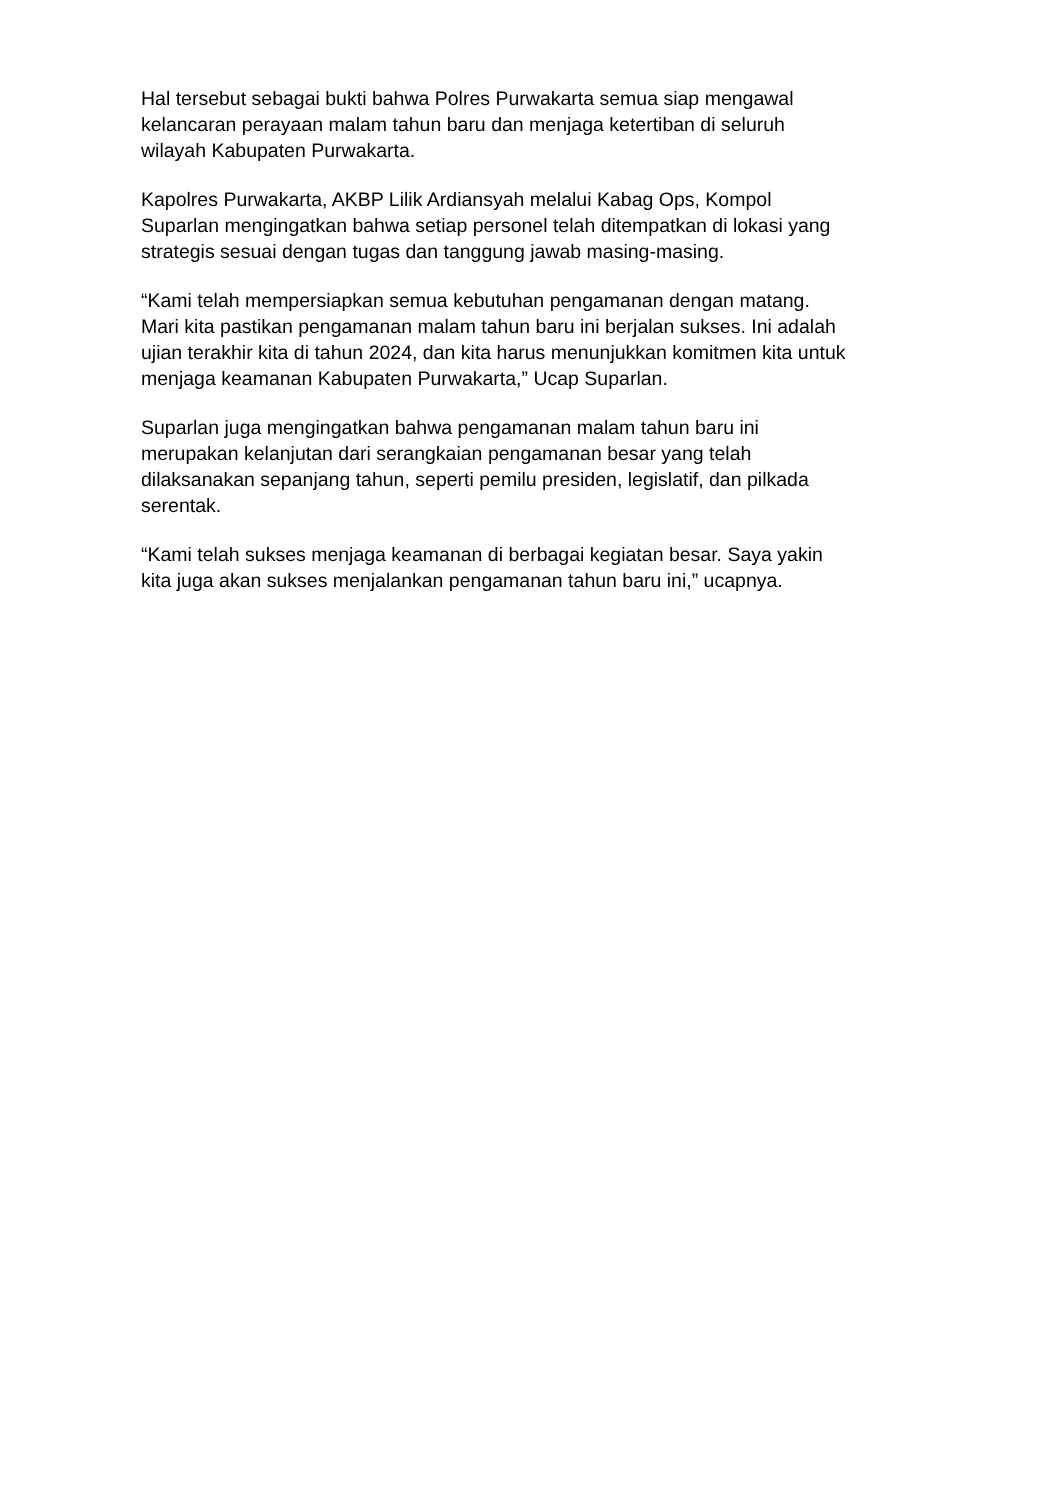Hal tersebut sebagai bukti bahwa Polres Purwakarta semua siap mengawal
kelancaran perayaan malam tahun baru dan menjaga ketertiban di seluruh
wilayah Kabupaten Purwakarta.
Kapolres Purwakarta, AKBP Lilik Ardiansyah melalui Kabag Ops, Kompol
Suparlan mengingatkan bahwa setiap personel telah ditempatkan di lokasi yang
strategis sesuai dengan tugas dan tanggung jawab masing-masing.
“Kami telah mempersiapkan semua kebutuhan pengamanan dengan matang.
Mari kita pastikan pengamanan malam tahun baru ini berjalan sukses. Ini adalah
ujian terakhir kita di tahun 2024, dan kita harus menunjukkan komitmen kita untuk
menjaga keamanan Kabupaten Purwakarta,” Ucap Suparlan.
Suparlan juga mengingatkan bahwa pengamanan malam tahun baru ini
merupakan kelanjutan dari serangkaian pengamanan besar yang telah
dilaksanakan sepanjang tahun, seperti pemilu presiden, legislatif, dan pilkada
serentak.
“Kami telah sukses menjaga keamanan di berbagai kegiatan besar. Saya yakin
kita juga akan sukses menjalankan pengamanan tahun baru ini,” ucapnya.